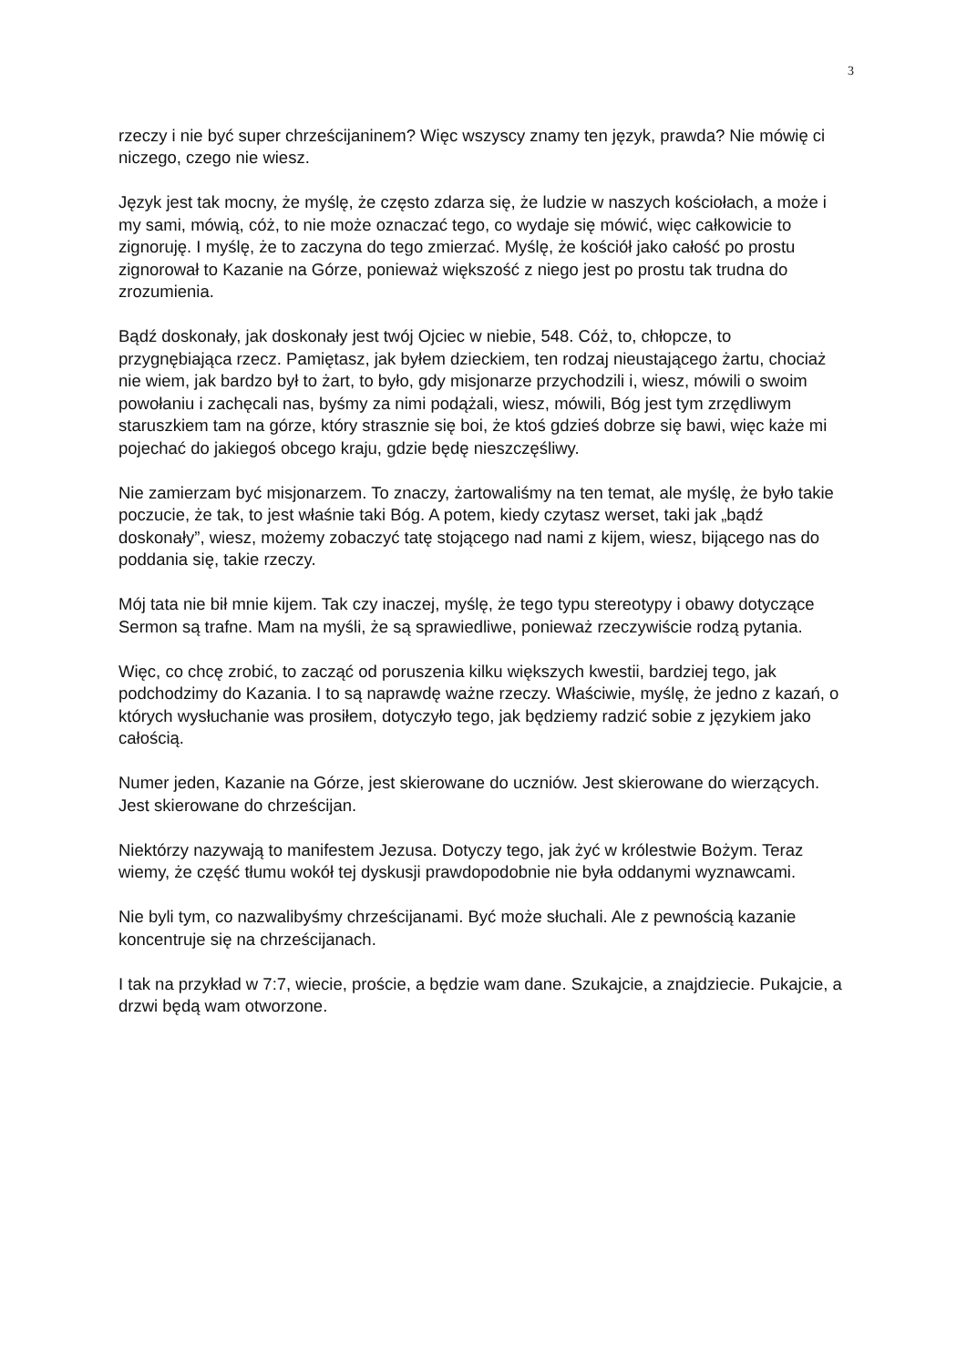3
rzeczy i nie być super chrześcijaninem? Więc wszyscy znamy ten język, prawda? Nie mówię ci niczego, czego nie wiesz.
Język jest tak mocny, że myślę, że często zdarza się, że ludzie w naszych kościołach, a może i my sami, mówią, cóż, to nie może oznaczać tego, co wydaje się mówić, więc całkowicie to zignoruję. I myślę, że to zaczyna do tego zmierzać. Myślę, że kościół jako całość po prostu zignorował to Kazanie na Górze, ponieważ większość z niego jest po prostu tak trudna do zrozumienia.
Bądź doskonały, jak doskonały jest twój Ojciec w niebie, 548. Cóż, to, chłopcze, to przygnębiająca rzecz. Pamiętasz, jak byłem dzieckiem, ten rodzaj nieustającego żartu, chociaż nie wiem, jak bardzo był to żart, to było, gdy misjonarze przychodzili i, wiesz, mówili o swoim powołaniu i zachęcali nas, byśmy za nimi podążali, wiesz, mówili, Bóg jest tym zrzędliwym staruszkiem tam na górze, który strasznie się boi, że ktoś gdzieś dobrze się bawi, więc każe mi pojechać do jakiegoś obcego kraju, gdzie będę nieszczęśliwy.
Nie zamierzam być misjonarzem. To znaczy, żartowaliśmy na ten temat, ale myślę, że było takie poczucie, że tak, to jest właśnie taki Bóg. A potem, kiedy czytasz werset, taki jak „bądź doskonały”, wiesz, możemy zobaczyć tatę stojącego nad nami z kijem, wiesz, bijącego nas do poddania się, takie rzeczy.
Mój tata nie bił mnie kijem. Tak czy inaczej, myślę, że tego typu stereotypy i obawy dotyczące Sermon są trafne. Mam na myśli, że są sprawiedliwe, ponieważ rzeczywiście rodzą pytania.
Więc, co chcę zrobić, to zacząć od poruszenia kilku większych kwestii, bardziej tego, jak podchodzimy do Kazania. I to są naprawdę ważne rzeczy. Właściwie, myślę, że jedno z kazań, o których wysłuchanie was prosiłem, dotyczyło tego, jak będziemy radzić sobie z językiem jako całością.
Numer jeden, Kazanie na Górze, jest skierowane do uczniów. Jest skierowane do wierzących. Jest skierowane do chrześcijan.
Niektórzy nazywają to manifestem Jezusa. Dotyczy tego, jak żyć w królestwie Bożym. Teraz wiemy, że część tłumu wokół tej dyskusji prawdopodobnie nie była oddanymi wyznawcami.
Nie byli tym, co nazwalibyśmy chrześcijanami. Być może słuchali. Ale z pewnością kazanie koncentruje się na chrześcijanach.
I tak na przykład w 7:7, wiecie, proście, a będzie wam dane. Szukajcie, a znajdziecie. Pukajcie, a drzwi będą wam otworzone.